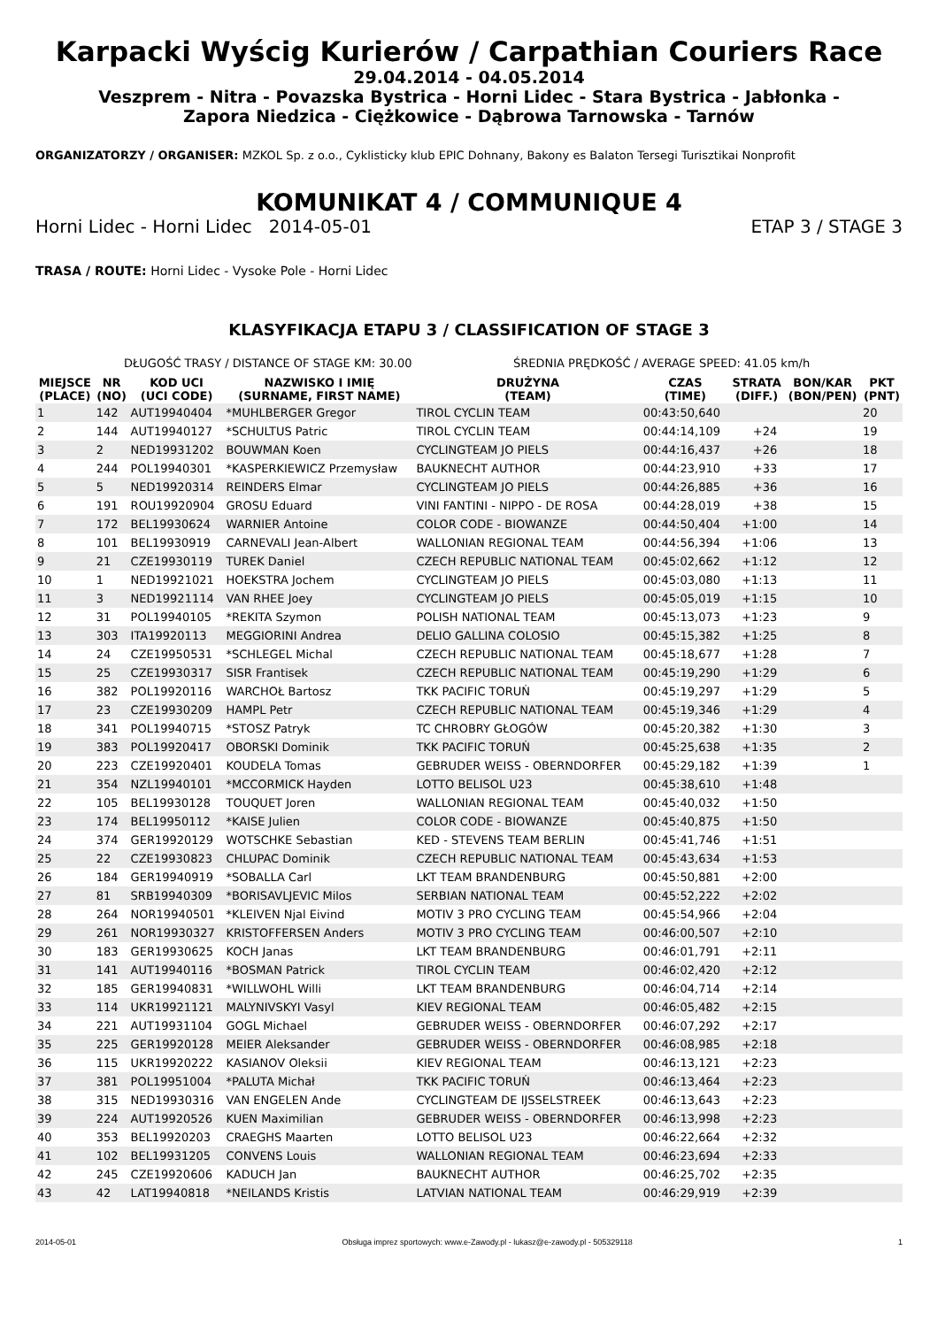Karpacki Wyścig Kurierów / Carpathian Couriers Race
29.04.2014 - 04.05.2014
Veszprem - Nitra - Povazska Bystrica - Horni Lidec - Stara Bystrica - Jabłonka -
Zapora Niedzica - Ciężkowice - Dąbrowa Tarnowska - Tarnów
ORGANIZATORZY / ORGANISER: MZKOL Sp. z o.o., Cyklisticky klub EPIC Dohnany, Bakony es Balaton Tersegi Turisztikai Nonprofit
KOMUNIKAT 4 / COMMUNIQUE 4
Horni Lidec - Horni Lidec 2014-05-01 ETAP 3 / STAGE 3
TRASA / ROUTE: Horni Lidec - Vysoke Pole - Horni Lidec
KLASYFIKACJA ETAPU 3 / CLASSIFICATION OF STAGE 3
DŁUGOŚĆ TRASY / DISTANCE OF STAGE KM: 30.00 ŚREDNIA PRĘDKOŚĆ / AVERAGE SPEED: 41.05 km/h
| MIEJSCE (PLACE) | NR (NO) | KOD UCI (UCI CODE) | NAZWISKO I IMIĘ (SURNAME, FIRST NAME) | DRUŻYNA (TEAM) | CZAS (TIME) | STRATA (DIFF.) | BON/KAR (BON/PEN) | PKT (PNT) |
| --- | --- | --- | --- | --- | --- | --- | --- | --- |
| 1 | 142 | AUT19940404 | *MUHLBERGER Gregor | TIROL CYCLIN TEAM | 00:43:50,640 | | | 20 |
| 2 | 144 | AUT19940127 | *SCHULTUS Patric | TIROL CYCLIN TEAM | 00:44:14,109 | +24 | | 19 |
| 3 | 2 | NED19931202 | BOUWMAN Koen | CYCLINGTEAM JO PIELS | 00:44:16,437 | +26 | | 18 |
| 4 | 244 | POL19940301 | *KASPERKIEWICZ Przemysław | BAUKNECHT AUTHOR | 00:44:23,910 | +33 | | 17 |
| 5 | 5 | NED19920314 | REINDERS Elmar | CYCLINGTEAM JO PIELS | 00:44:26,885 | +36 | | 16 |
| 6 | 191 | ROU19920904 | GROSU Eduard | VINI FANTINI - NIPPO - DE ROSA | 00:44:28,019 | +38 | | 15 |
| 7 | 172 | BEL19930624 | WARNIER Antoine | COLOR CODE - BIOWANZE | 00:44:50,404 | +1:00 | | 14 |
| 8 | 101 | BEL19930919 | CARNEVALI Jean-Albert | WALLONIAN REGIONAL TEAM | 00:44:56,394 | +1:06 | | 13 |
| 9 | 21 | CZE19930119 | TUREK Daniel | CZECH REPUBLIC NATIONAL TEAM | 00:45:02,662 | +1:12 | | 12 |
| 10 | 1 | NED19921021 | HOEKSTRA Jochem | CYCLINGTEAM JO PIELS | 00:45:03,080 | +1:13 | | 11 |
| 11 | 3 | NED19921114 | VAN RHEE Joey | CYCLINGTEAM JO PIELS | 00:45:05,019 | +1:15 | | 10 |
| 12 | 31 | POL19940105 | *REKITA Szymon | POLISH NATIONAL TEAM | 00:45:13,073 | +1:23 | | 9 |
| 13 | 303 | ITA19920113 | MEGGIORINI Andrea | DELIO GALLINA COLOSIO | 00:45:15,382 | +1:25 | | 8 |
| 14 | 24 | CZE19950531 | *SCHLEGEL Michal | CZECH REPUBLIC NATIONAL TEAM | 00:45:18,677 | +1:28 | | 7 |
| 15 | 25 | CZE19930317 | SISR Frantisek | CZECH REPUBLIC NATIONAL TEAM | 00:45:19,290 | +1:29 | | 6 |
| 16 | 382 | POL19920116 | WARCHOŁ Bartosz | TKK PACIFIC TORUŃ | 00:45:19,297 | +1:29 | | 5 |
| 17 | 23 | CZE19930209 | HAMPL Petr | CZECH REPUBLIC NATIONAL TEAM | 00:45:19,346 | +1:29 | | 4 |
| 18 | 341 | POL19940715 | *STOSZ Patryk | TC CHROBRY GŁOGÓW | 00:45:20,382 | +1:30 | | 3 |
| 19 | 383 | POL19920417 | OBORSKI Dominik | TKK PACIFIC TORUŃ | 00:45:25,638 | +1:35 | | 2 |
| 20 | 223 | CZE19920401 | KOUDELA Tomas | GEBRUDER WEISS - OBERNDORFER | 00:45:29,182 | +1:39 | | 1 |
| 21 | 354 | NZL19940101 | *MCCORMICK Hayden | LOTTO BELISOL U23 | 00:45:38,610 | +1:48 | | |
| 22 | 105 | BEL19930128 | TOUQUET Joren | WALLONIAN REGIONAL TEAM | 00:45:40,032 | +1:50 | | |
| 23 | 174 | BEL19950112 | *KAISE Julien | COLOR CODE - BIOWANZE | 00:45:40,875 | +1:50 | | |
| 24 | 374 | GER19920129 | WOTSCHKE Sebastian | KED - STEVENS TEAM BERLIN | 00:45:41,746 | +1:51 | | |
| 25 | 22 | CZE19930823 | CHLUPAC Dominik | CZECH REPUBLIC NATIONAL TEAM | 00:45:43,634 | +1:53 | | |
| 26 | 184 | GER19940919 | *SOBALLA Carl | LKT TEAM BRANDENBURG | 00:45:50,881 | +2:00 | | |
| 27 | 81 | SRB19940309 | *BORISAVLJEVIC Milos | SERBIAN NATIONAL TEAM | 00:45:52,222 | +2:02 | | |
| 28 | 264 | NOR19940501 | *KLEIVEN Njal Eivind | MOTIV 3 PRO CYCLING TEAM | 00:45:54,966 | +2:04 | | |
| 29 | 261 | NOR19930327 | KRISTOFFERSEN Anders | MOTIV 3 PRO CYCLING TEAM | 00:46:00,507 | +2:10 | | |
| 30 | 183 | GER19930625 | KOCH Janas | LKT TEAM BRANDENBURG | 00:46:01,791 | +2:11 | | |
| 31 | 141 | AUT19940116 | *BOSMAN Patrick | TIROL CYCLIN TEAM | 00:46:02,420 | +2:12 | | |
| 32 | 185 | GER19940831 | *WILLWOHL Willi | LKT TEAM BRANDENBURG | 00:46:04,714 | +2:14 | | |
| 33 | 114 | UKR19921121 | MALYNIVSKYI Vasyl | KIEV REGIONAL TEAM | 00:46:05,482 | +2:15 | | |
| 34 | 221 | AUT19931104 | GOGL Michael | GEBRUDER WEISS - OBERNDORFER | 00:46:07,292 | +2:17 | | |
| 35 | 225 | GER19920128 | MEIER Aleksander | GEBRUDER WEISS - OBERNDORFER | 00:46:08,985 | +2:18 | | |
| 36 | 115 | UKR19920222 | KASIANOV Oleksii | KIEV REGIONAL TEAM | 00:46:13,121 | +2:23 | | |
| 37 | 381 | POL19951004 | *PALUTA Michał | TKK PACIFIC TORUŃ | 00:46:13,464 | +2:23 | | |
| 38 | 315 | NED19930316 | VAN ENGELEN Ande | CYCLINGTEAM DE IJSSELSTREEK | 00:46:13,643 | +2:23 | | |
| 39 | 224 | AUT19920526 | KUEN Maximilian | GEBRUDER WEISS - OBERNDORFER | 00:46:13,998 | +2:23 | | |
| 40 | 353 | BEL19920203 | CRAEGHS Maarten | LOTTO BELISOL U23 | 00:46:22,664 | +2:32 | | |
| 41 | 102 | BEL19931205 | CONVENS Louis | WALLONIAN REGIONAL TEAM | 00:46:23,694 | +2:33 | | |
| 42 | 245 | CZE19920606 | KADUCH Jan | BAUKNECHT AUTHOR | 00:46:25,702 | +2:35 | | |
| 43 | 42 | LAT19940818 | *NEILANDS Kristis | LATVIAN NATIONAL TEAM | 00:46:29,919 | +2:39 | | |
2014-05-01 Obsługa imprez sportowych: www.e-Zawody.pl - lukasz@e-zawody.pl - 505329118 1